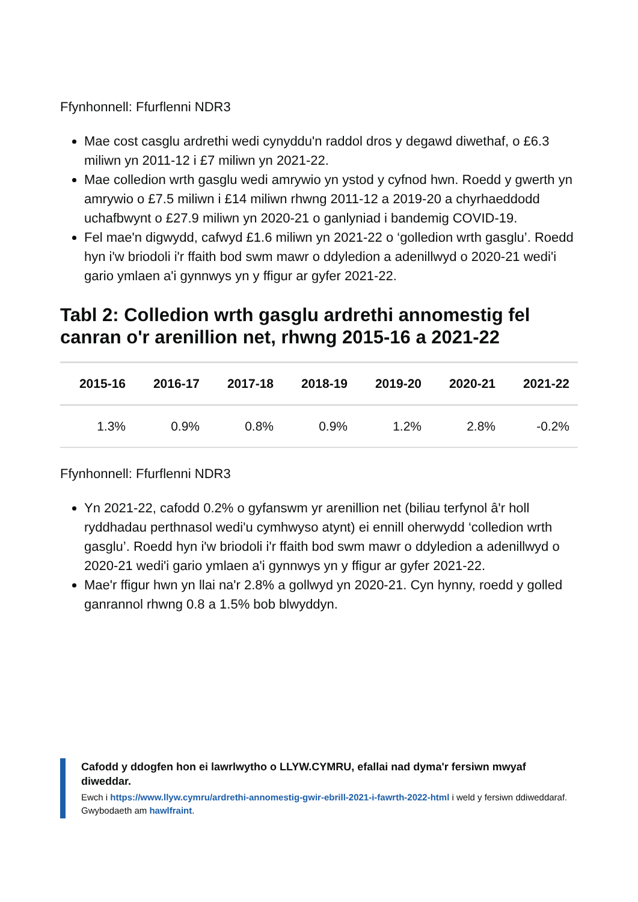Ffynhonnell: Ffurflenni NDR3
Mae cost casglu ardrethi wedi cynyddu'n raddol dros y degawd diwethaf, o £6.3 miliwn yn 2011-12 i £7 miliwn yn 2021-22.
Mae colledion wrth gasglu wedi amrywio yn ystod y cyfnod hwn. Roedd y gwerth yn amrywio o £7.5 miliwn i £14 miliwn rhwng 2011-12 a 2019-20 a chyrhaeddodd uchafbwynt o £27.9 miliwn yn 2020-21 o ganlyniad i bandemig COVID-19.
Fel mae'n digwydd, cafwyd £1.6 miliwn yn 2021-22 o ‘golledion wrth gasglu’. Roedd hyn i'w briodoli i'r ffaith bod swm mawr o ddyledion a adenillwyd o 2020-21 wedi'i gario ymlaen a'i gynnwys yn y ffigur ar gyfer 2021-22.
Tabl 2: Colledion wrth gasglu ardrethi annomestig fel canran o'r arenillion net, rhwng 2015-16 a 2021-22
| 2015-16 | 2016-17 | 2017-18 | 2018-19 | 2019-20 | 2020-21 | 2021-22 |
| --- | --- | --- | --- | --- | --- | --- |
| 1.3% | 0.9% | 0.8% | 0.9% | 1.2% | 2.8% | -0.2% |
Ffynhonnell: Ffurflenni NDR3
Yn 2021-22, cafodd 0.2% o gyfanswm yr arenillion net (biliau terfynol â'r holl ryddhadau perthnasol wedi'u cymhwyso atynt) ei ennill oherwydd ‘colledion wrth gasglu’. Roedd hyn i'w briodoli i'r ffaith bod swm mawr o ddyledion a adenillwyd o 2020-21 wedi'i gario ymlaen a'i gynnwys yn y ffigur ar gyfer 2021-22.
Mae'r ffigur hwn yn llai na'r 2.8% a gollwyd yn 2020-21. Cyn hynny, roedd y golled ganrannol rhwng 0.8 a 1.5% bob blwyddyn.
Cafodd y ddogfen hon ei lawrlwytho o LLYW.CYMRU, efallai nad dyma'r fersiwn mwyaf diweddar.
Ewch i https://www.llyw.cymru/ardrethi-annomestig-gwir-ebrill-2021-i-fawrth-2022-html i weld y fersiwn ddiweddaraf.
Gwybodaeth am hawlfraint.